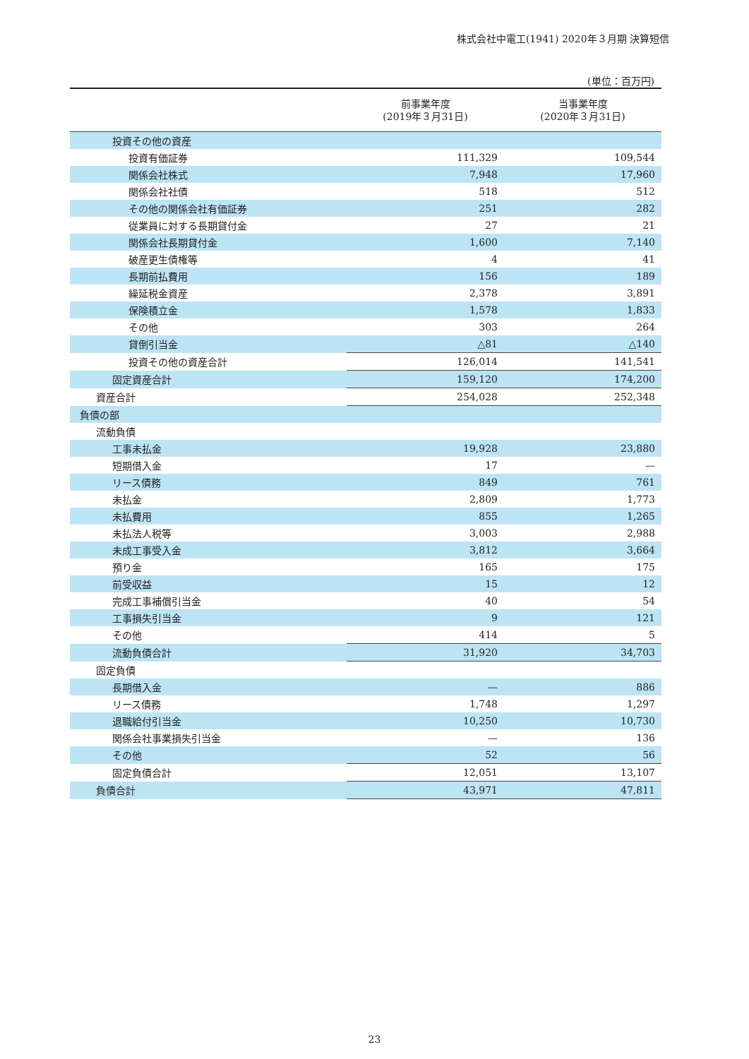株式会社中電工(1941) 2020年３月期 決算短信
(単位：百万円)
| | 前事業年度 (2019年３月31日) | 当事業年度 (2020年３月31日) |
| --- | --- | --- |
| 投資その他の資産 | | |
| 投資有価証券 | 111,329 | 109,544 |
| 関係会社株式 | 7,948 | 17,960 |
| 関係会社社債 | 518 | 512 |
| その他の関係会社有価証券 | 251 | 282 |
| 従業員に対する長期貸付金 | 27 | 21 |
| 関係会社長期貸付金 | 1,600 | 7,140 |
| 破産更生債権等 | 4 | 41 |
| 長期前払費用 | 156 | 189 |
| 繰延税金資産 | 2,378 | 3,891 |
| 保険積立金 | 1,578 | 1,833 |
| その他 | 303 | 264 |
| 貸倒引当金 | △81 | △140 |
| 投資その他の資産合計 | 126,014 | 141,541 |
| 固定資産合計 | 159,120 | 174,200 |
| 資産合計 | 254,028 | 252,348 |
| 負債の部 | | |
| 流動負債 | | |
| 工事未払金 | 19,928 | 23,880 |
| 短期借入金 | 17 | — |
| リース債務 | 849 | 761 |
| 未払金 | 2,809 | 1,773 |
| 未払費用 | 855 | 1,265 |
| 未払法人税等 | 3,003 | 2,988 |
| 未成工事受入金 | 3,812 | 3,664 |
| 預り金 | 165 | 175 |
| 前受収益 | 15 | 12 |
| 完成工事補償引当金 | 40 | 54 |
| 工事損失引当金 | 9 | 121 |
| その他 | 414 | 5 |
| 流動負債合計 | 31,920 | 34,703 |
| 固定負債 | | |
| 長期借入金 | — | 886 |
| リース債務 | 1,748 | 1,297 |
| 退職給付引当金 | 10,250 | 10,730 |
| 関係会社事業損失引当金 | — | 136 |
| その他 | 52 | 56 |
| 固定負債合計 | 12,051 | 13,107 |
| 負債合計 | 43,971 | 47,811 |
23